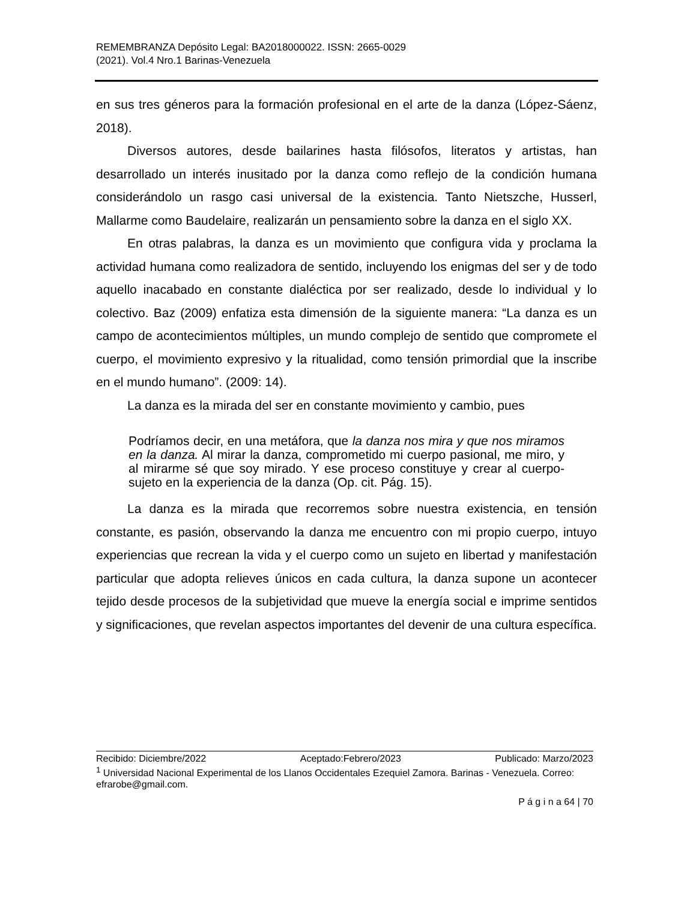REMEMBRANZA Depósito Legal: BA2018000022. ISSN: 2665-0029
(2021). Vol.4 Nro.1 Barinas-Venezuela
en sus tres géneros para la formación profesional en el arte de la danza (López-Sáenz, 2018).
Diversos autores, desde bailarines hasta filósofos, literatos y artistas, han desarrollado un interés inusitado por la danza como reflejo de la condición humana considerándolo un rasgo casi universal de la existencia. Tanto Nietszche, Husserl, Mallarme como Baudelaire, realizarán un pensamiento sobre la danza en el siglo XX.
En otras palabras, la danza es un movimiento que configura vida y proclama la actividad humana como realizadora de sentido, incluyendo los enigmas del ser y de todo aquello inacabado en constante dialéctica por ser realizado, desde lo individual y lo colectivo. Baz (2009) enfatiza esta dimensión de la siguiente manera: “La danza es un campo de acontecimientos múltiples, un mundo complejo de sentido que compromete el cuerpo, el movimiento expresivo y la ritualidad, como tensión primordial que la inscribe en el mundo humano”. (2009: 14).
La danza es la mirada del ser en constante movimiento y cambio, pues
Podríamos decir, en una metáfora, que la danza nos mira y que nos miramos en la danza. Al mirar la danza, comprometido mi cuerpo pasional, me miro, y al mirarme sé que soy mirado. Y ese proceso constituye y crear al cuerpo-sujeto en la experiencia de la danza (Op. cit. Pág. 15).
La danza es la mirada que recorremos sobre nuestra existencia, en tensión constante, es pasión, observando la danza me encuentro con mi propio cuerpo, intuyo experiencias que recrean la vida y el cuerpo como un sujeto en libertad y manifestación particular que adopta relieves únicos en cada cultura, la danza supone un acontecer tejido desde procesos de la subjetividad que mueve la energía social e imprime sentidos y significaciones, que revelan aspectos importantes del devenir de una cultura específica.
Recibido: Diciembre/2022 Aceptado:Febrero/2023 Publicado: Marzo/2023
<sup>1</sup> Universidad Nacional Experimental de los Llanos Occidentales Ezequiel Zamora. Barinas - Venezuela. Correo: efrarobe@gmail.com.
P á g i n a 64 | 70